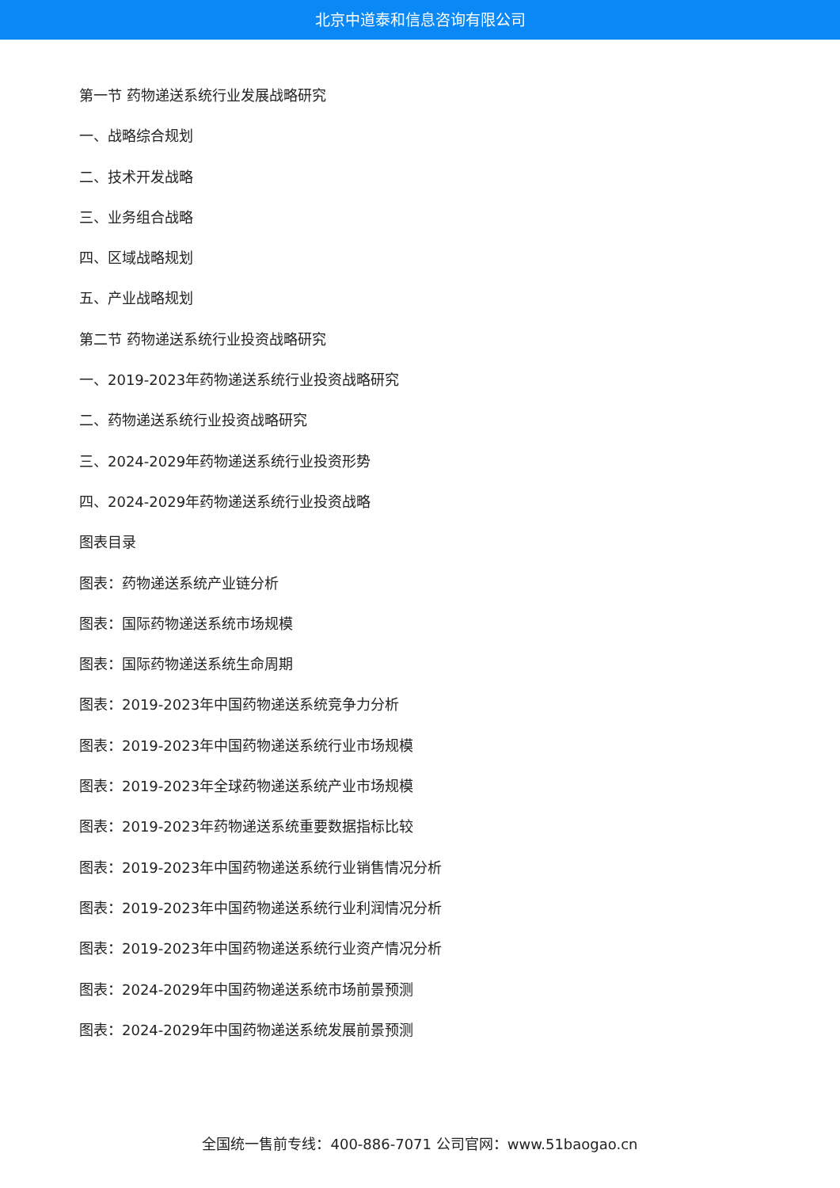北京中道泰和信息咨询有限公司
第一节 药物递送系统行业发展战略研究
一、战略综合规划
二、技术开发战略
三、业务组合战略
四、区域战略规划
五、产业战略规划
第二节 药物递送系统行业投资战略研究
一、2019-2023年药物递送系统行业投资战略研究
二、药物递送系统行业投资战略研究
三、2024-2029年药物递送系统行业投资形势
四、2024-2029年药物递送系统行业投资战略
图表目录
图表：药物递送系统产业链分析
图表：国际药物递送系统市场规模
图表：国际药物递送系统生命周期
图表：2019-2023年中国药物递送系统竞争力分析
图表：2019-2023年中国药物递送系统行业市场规模
图表：2019-2023年全球药物递送系统产业市场规模
图表：2019-2023年药物递送系统重要数据指标比较
图表：2019-2023年中国药物递送系统行业销售情况分析
图表：2019-2023年中国药物递送系统行业利润情况分析
图表：2019-2023年中国药物递送系统行业资产情况分析
图表：2024-2029年中国药物递送系统市场前景预测
图表：2024-2029年中国药物递送系统发展前景预测
全国统一售前专线：400-886-7071 公司官网：www.51baogao.cn